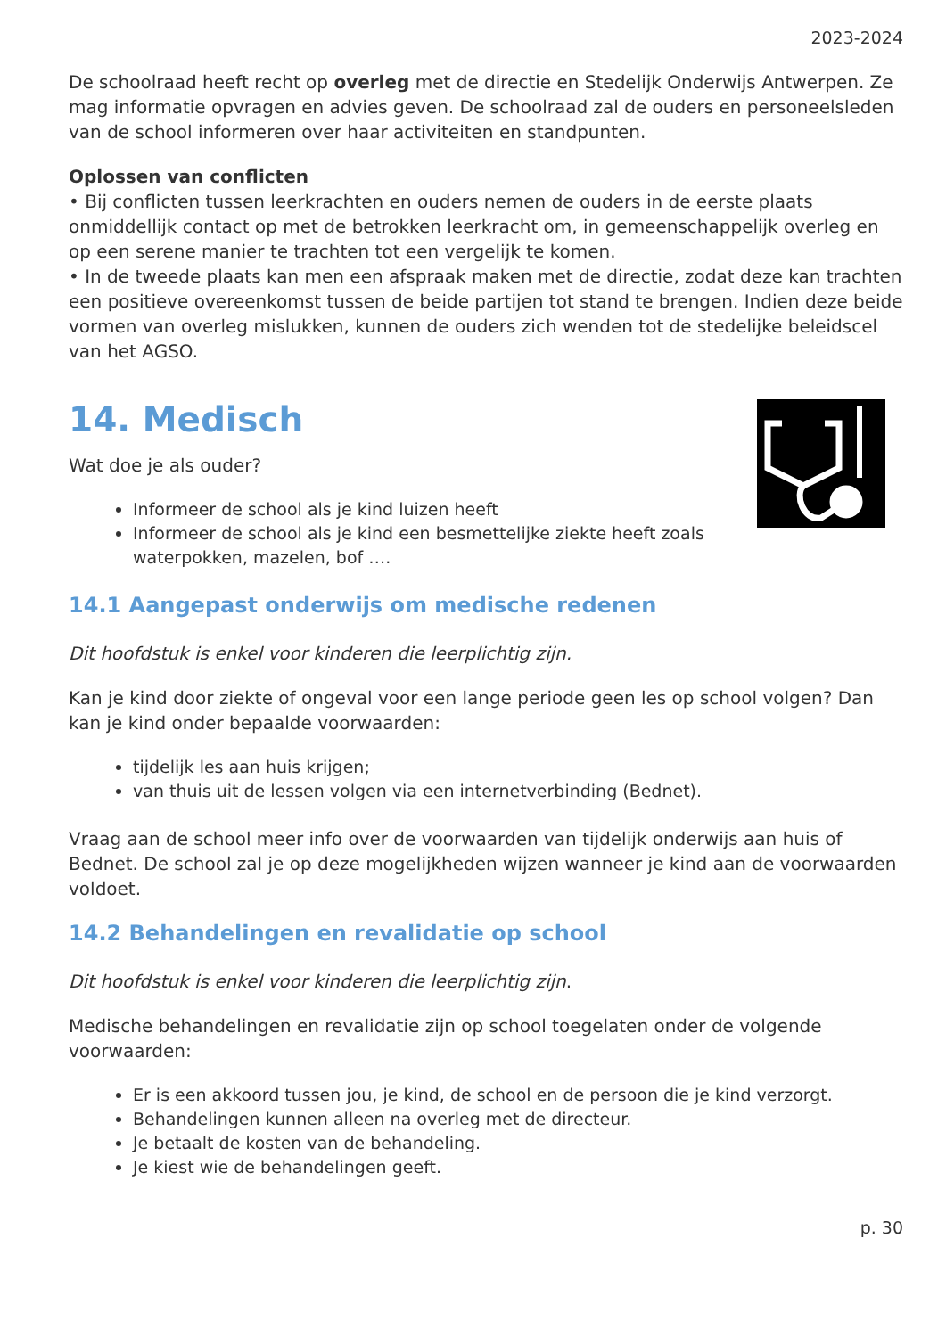2023-2024
De schoolraad heeft recht op overleg met de directie en Stedelijk Onderwijs Antwerpen. Ze mag informatie opvragen en advies geven. De schoolraad zal de ouders en personeelsleden van de school informeren over haar activiteiten en standpunten.
Oplossen van conflicten
• Bij conflicten tussen leerkrachten en ouders nemen de ouders in de eerste plaats onmiddellijk contact op met de betrokken leerkracht om, in gemeenschappelijk overleg en op een serene manier te trachten tot een vergelijk te komen.
• In de tweede plaats kan men een afspraak maken met de directie, zodat deze kan trachten een positieve overeenkomst tussen de beide partijen tot stand te brengen. Indien deze beide vormen van overleg mislukken, kunnen de ouders zich wenden tot de stedelijke beleidscel van het AGSO.
14. Medisch
Wat doe je als ouder?
Informeer de school als je kind luizen heeft
Informeer de school als je kind een besmettelijke ziekte heeft zoals waterpokken, mazelen, bof ….
14.1 Aangepast onderwijs om medische redenen
Dit hoofdstuk is enkel voor kinderen die leerplichtig zijn.
Kan je kind door ziekte of ongeval voor een lange periode geen les op school volgen? Dan kan je kind onder bepaalde voorwaarden:
tijdelijk les aan huis krijgen;
van thuis uit de lessen volgen via een internetverbinding (Bednet).
Vraag aan de school meer info over de voorwaarden van tijdelijk onderwijs aan huis of Bednet. De school zal je op deze mogelijkheden wijzen wanneer je kind aan de voorwaarden voldoet.
14.2 Behandelingen en revalidatie op school
Dit hoofdstuk is enkel voor kinderen die leerplichtig zijn.
Medische behandelingen en revalidatie zijn op school toegelaten onder de volgende voorwaarden:
Er is een akkoord tussen jou, je kind, de school en de persoon die je kind verzorgt.
Behandelingen kunnen alleen na overleg met de directeur.
Je betaalt de kosten van de behandeling.
Je kiest wie de behandelingen geeft.
p. 30